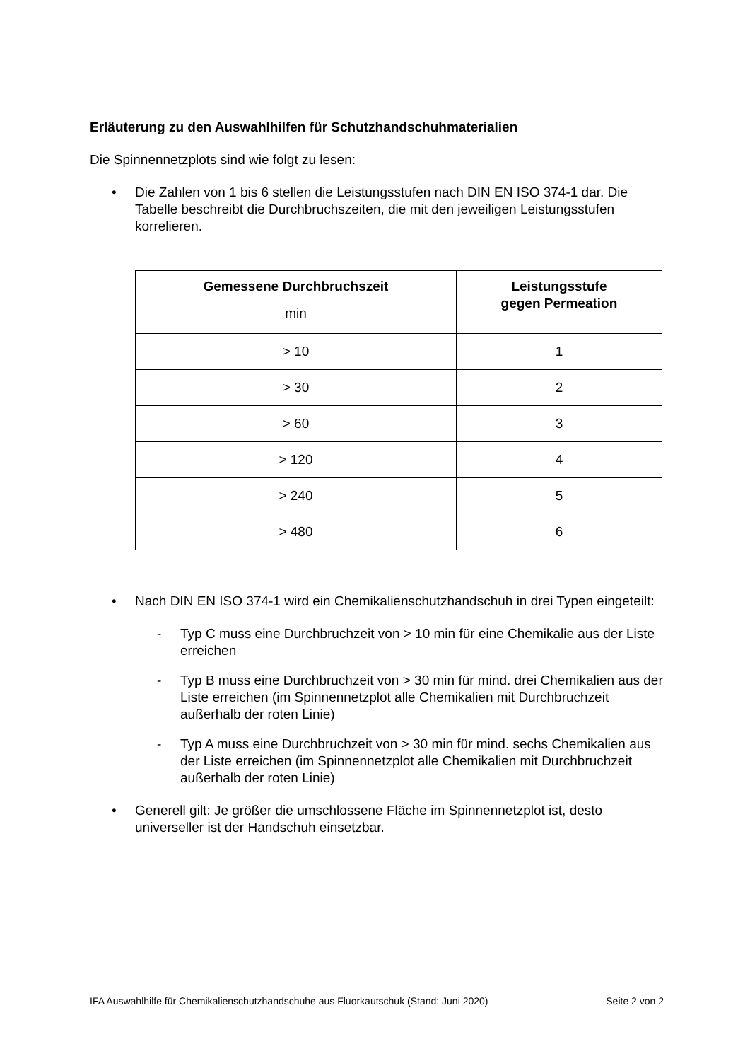Erläuterung zu den Auswahlhilfen für Schutzhandschuhmaterialien
Die Spinnennetzplots sind wie folgt zu lesen:
• Die Zahlen von 1 bis 6 stellen die Leistungsstufen nach DIN EN ISO 374-1 dar. Die Tabelle beschreibt die Durchbruchszeiten, die mit den jeweiligen Leistungs­stufen korrelieren.
| Gemessene Durchbruchszeit min | Leistungsstufe gegen Permeation |
| --- | --- |
| > 10 | 1 |
| > 30 | 2 |
| > 60 | 3 |
| > 120 | 4 |
| > 240 | 5 |
| > 480 | 6 |
• Nach DIN EN ISO 374-1 wird ein Chemikalienschutzhandschuh in drei Typen eingeteilt:
- Typ C muss eine Durchbruchzeit von > 10 min für eine Chemikalie aus der Liste erreichen
- Typ B muss eine Durchbruchzeit von > 30 min für mind. drei Chemikalien aus der Liste erreichen (im Spinnennetzplot alle Chemikalien mit Durch­bruchzeit außerhalb der roten Linie)
- Typ A muss eine Durchbruchzeit von > 30 min für mind. sechs Chemika­lien aus der Liste erreichen (im Spinnennetzplot alle Chemikalien mit Durchbruchzeit außerhalb der roten Linie)
• Generell gilt: Je größer die umschlossene Fläche im Spinnennetzplot ist, desto universeller ist der Handschuh einsetzbar.
IFA Auswahlhilfe für Chemikalienschutzhandschuhe aus Fluorkautschuk (Stand: Juni 2020) Seite 2 von 2